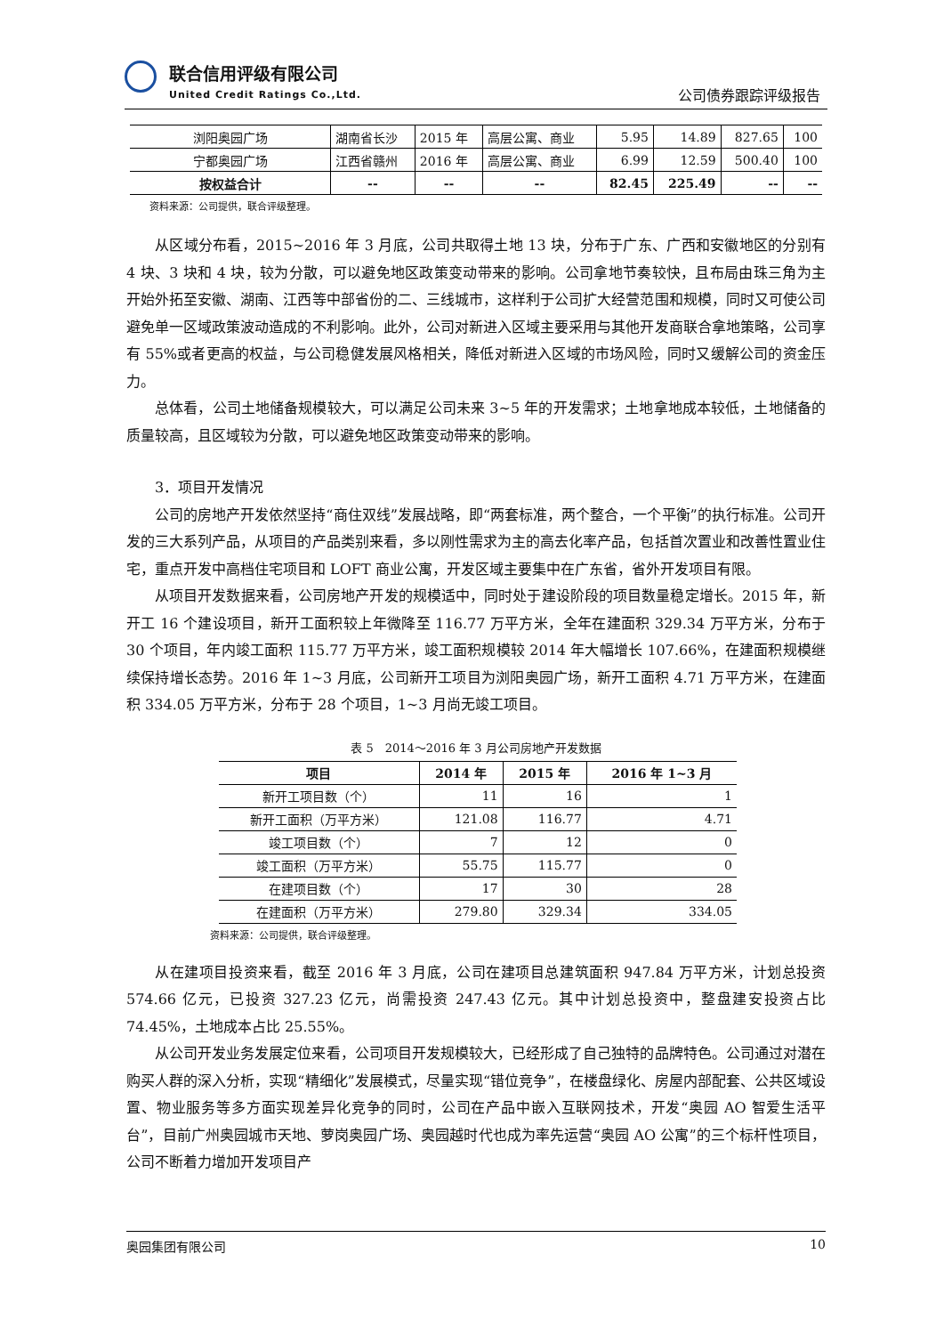联合信用评级有限公司
United Credit Ratings Co.,Ltd.
公司债券跟踪评级报告
| 浏阳奥园广场 | 湖南省长沙 | 2015 年 | 高层公寓、商业 | 5.95 | 14.89 | 827.65 | 100 |
| 宁都奥园广场 | 江西省赣州 | 2016 年 | 高层公寓、商业 | 6.99 | 12.59 | 500.40 | 100 |
| 按权益合计 | -- | -- | -- | 82.45 | 225.49 | -- | -- |
资料来源：公司提供，联合评级整理。
从区域分布看，2015~2016 年 3 月底，公司共取得土地 13 块，分布于广东、广西和安徽地区的分别有 4 块、3 块和 4 块，较为分散，可以避免地区政策变动带来的影响。公司拿地节奏较快，且布局由珠三角为主开始外拓至安徽、湖南、江西等中部省份的二、三线城市，这样利于公司扩大经营范围和规模，同时又可使公司避免单一区域政策波动造成的不利影响。此外，公司对新进入区域主要采用与其他开发商联合拿地策略，公司享有 55%或者更高的权益，与公司稳健发展风格相关，降低对新进入区域的市场风险，同时又缓解公司的资金压力。
总体看，公司土地储备规模较大，可以满足公司未来 3~5 年的开发需求；土地拿地成本较低，土地储备的质量较高，且区域较为分散，可以避免地区政策变动带来的影响。
3．项目开发情况
公司的房地产开发依然坚持“商住双线”发展战略，即“两套标准，两个整合，一个平衡”的执行标准。公司开发的三大系列产品，从项目的产品类别来看，多以刚性需求为主的高去化率产品，包括首次置业和改善性置业住宅，重点开发中高档住宅项目和 LOFT 商业公寓，开发区域主要集中在广东省，省外开发项目有限。
从项目开发数据来看，公司房地产开发的规模适中，同时处于建设阶段的项目数量稳定增长。2015 年，新开工 16 个建设项目，新开工面积较上年微降至 116.77 万平方米，全年在建面积 329.34 万平方米，分布于 30 个项目，年内竣工面积 115.77 万平方米，竣工面积规模较 2014 年大幅增长 107.66%，在建面积规模继续保持增长态势。2016 年 1~3 月底，公司新开工项目为浏阳奥园广场，新开工面积 4.71 万平方米，在建面积 334.05 万平方米，分布于 28 个项目，1~3 月尚无竣工项目。
表 5　2014～2016 年 3 月公司房地产开发数据
| 项目 | 2014 年 | 2015 年 | 2016 年 1~3 月 |
| --- | --- | --- | --- |
| 新开工项目数（个） | 11 | 16 | 1 |
| 新开工面积（万平方米） | 121.08 | 116.77 | 4.71 |
| 竣工项目数（个） | 7 | 12 | 0 |
| 竣工面积（万平方米） | 55.75 | 115.77 | 0 |
| 在建项目数（个） | 17 | 30 | 28 |
| 在建面积（万平方米） | 279.80 | 329.34 | 334.05 |
资料来源：公司提供，联合评级整理。
从在建项目投资来看，截至 2016 年 3 月底，公司在建项目总建筑面积 947.84 万平方米，计划总投资 574.66 亿元，已投资 327.23 亿元，尚需投资 247.43 亿元。其中计划总投资中，整盘建安投资占比 74.45%，土地成本占比 25.55%。
从公司开发业务发展定位来看，公司项目开发规模较大，已经形成了自己独特的品牌特色。公司通过对潜在购买人群的深入分析，实现“精细化”发展模式，尽量实现“错位竞争”，在楼盘绿化、房屋内部配套、公共区域设置、物业服务等多方面实现差异化竞争的同时，公司在产品中嵌入互联网技术，开发“奥园 AO 智爱生活平台”，目前广州奥园城市天地、萝岗奥园广场、奥园越时代也成为率先运营“奥园 AO 公寓”的三个标杆性项目，公司不断着力增加开发项目产
奥园集团有限公司 10